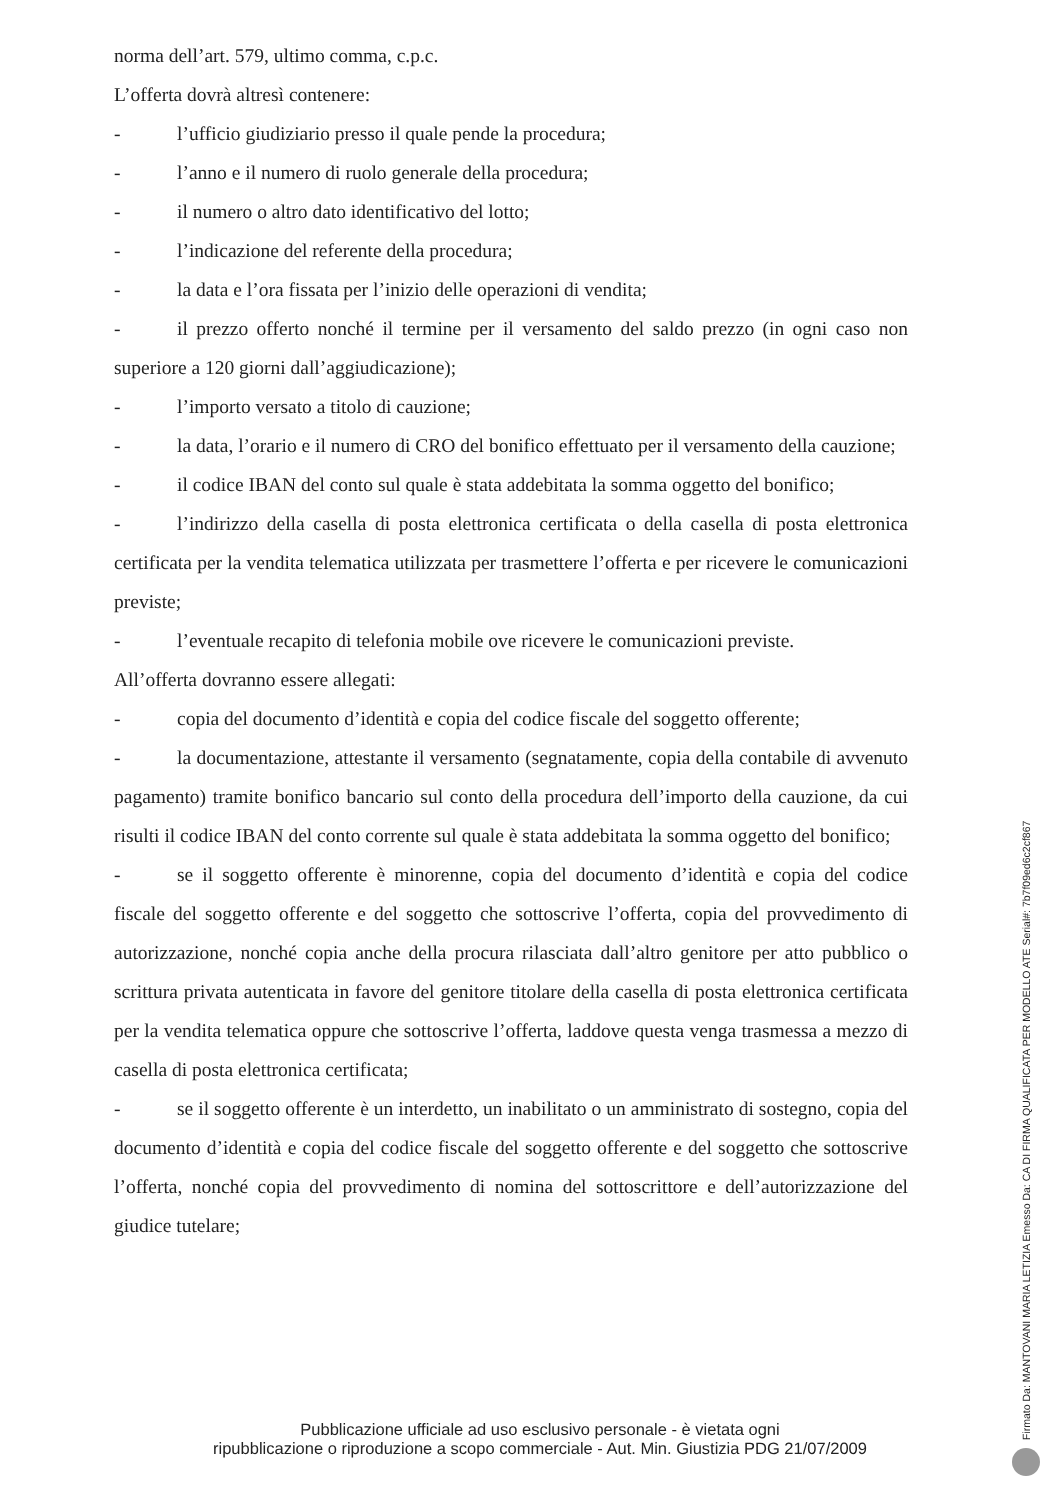norma dell’art. 579, ultimo comma, c.p.c.
L’offerta dovrà altresì contenere:
- l’ufficio giudiziario presso il quale pende la procedura;
- l’anno e il numero di ruolo generale della procedura;
- il numero o altro dato identificativo del lotto;
- l’indicazione del referente della procedura;
- la data e l’ora fissata per l’inizio delle operazioni di vendita;
- il prezzo offerto nonché il termine per il versamento del saldo prezzo (in ogni caso non superiore a 120 giorni dall’aggiudicazione);
- l’importo versato a titolo di cauzione;
- la data, l’orario e il numero di CRO del bonifico effettuato per il versamento della cauzione;
- il codice IBAN del conto sul quale è stata addebitata la somma oggetto del bonifico;
- l’indirizzo della casella di posta elettronica certificata o della casella di posta elettronica certificata per la vendita telematica utilizzata per trasmettere l’offerta e per ricevere le comunicazioni previste;
- l’eventuale recapito di telefonia mobile ove ricevere le comunicazioni previste.
All’offerta dovranno essere allegati:
- copia del documento d’identità e copia del codice fiscale del soggetto offerente;
- la documentazione, attestante il versamento (segnatamente, copia della contabile di avvenuto pagamento) tramite bonifico bancario sul conto della procedura dell’importo della cauzione, da cui risulti il codice IBAN del conto corrente sul quale è stata addebitata la somma oggetto del bonifico;
- se il soggetto offerente è minorenne, copia del documento d’identità e copia del codice fiscale del soggetto offerente e del soggetto che sottoscrive l’offerta, copia del provvedimento di autorizzazione, nonché copia anche della procura rilasciata dall’altro genitore per atto pubblico o scrittura privata autenticata in favore del genitore titolare della casella di posta elettronica certificata per la vendita telematica oppure che sottoscrive l’offerta, laddove questa venga trasmessa a mezzo di casella di posta elettronica certificata;
- se il soggetto offerente è un interdetto, un inabilitato o un amministrato di sostegno, copia del documento d’identità e copia del codice fiscale del soggetto offerente e del soggetto che sottoscrive l’offerta, nonché copia del provvedimento di nomina del sottoscrittore e dell’autorizzazione del giudice tutelare;
Pubblicazione ufficiale ad uso esclusivo personale - è vietata ogni
ripubblicazione o riproduzione a scopo commerciale - Aut. Min. Giustizia PDG 21/07/2009
Firmato Da: MANTOVANI MARIA LETIZIA Emesso Da: CA DI FIRMA QUALIFICATA PER MODELLO ATE Serial#: 7b7f09ed6c2cf867